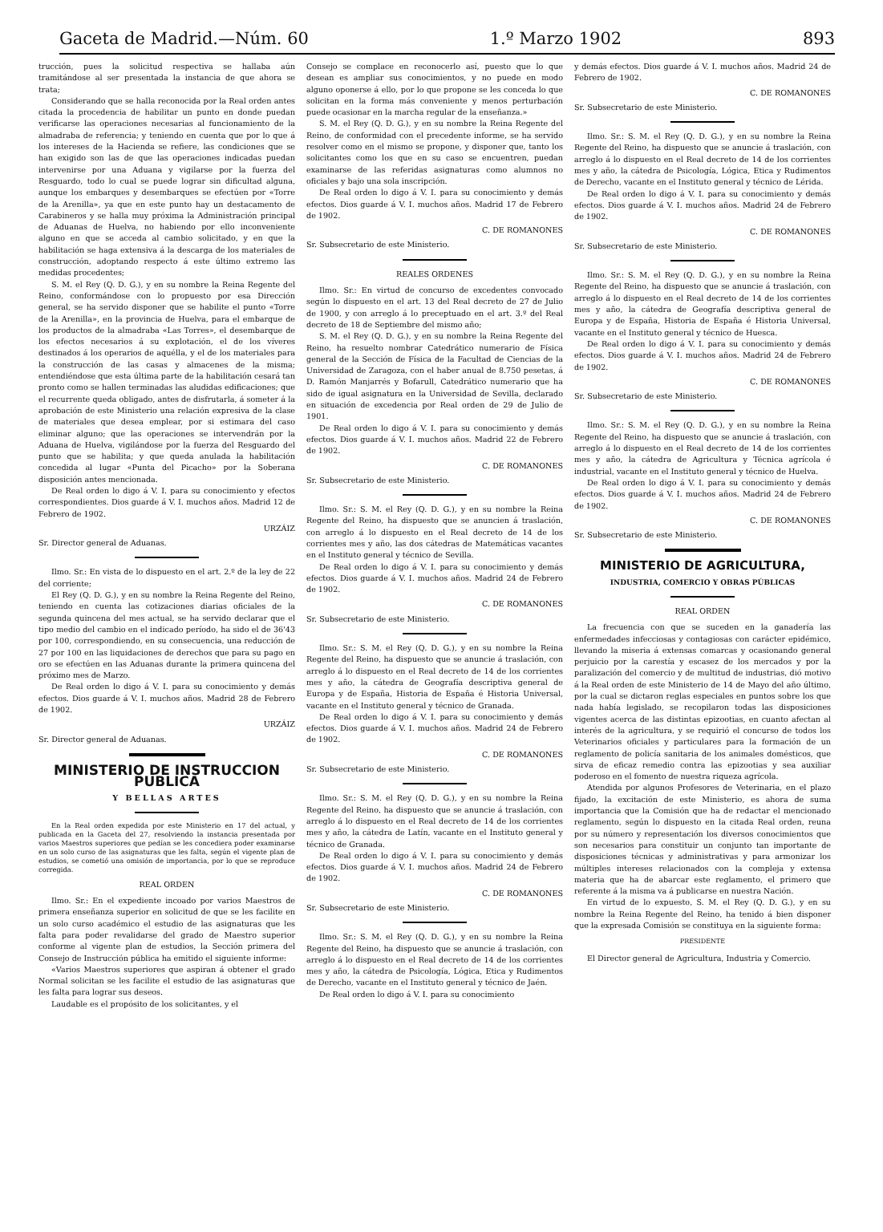Gaceta de Madrid.—Núm. 60 1.º Marzo 1902 893
trucción, pues la solicitud respectiva se hallaba aún tramitándose al ser presentada la instancia de que ahora se trata;
Considerando que se halla reconocida por la Real orden antes citada la procedencia de habilitar un punto en donde puedan verificarse las operaciones necesarias al funcionamiento de la almadraba de referencia; y teniendo en cuenta que por lo que á los intereses de la Hacienda se refiere, las condiciones que se han exigido son las de que las operaciones indicadas puedan intervenirse por una Aduana y vigilarse por la fuerza del Resguardo, todo lo cual se puede lograr sin dificultad alguna, aunque los embarques y desembarques se efectúen por «Torre de la Arenilla», ya que en este punto hay un destacamento de Carabineros y se halla muy próxima la Administración principal de Aduanas de Huelva, no habiendo por ello inconveniente alguno en que se acceda al cambio solicitado, y en que la habilitación se haga extensiva á la descarga de los materiales de construcción, adoptando respecto á este último extremo las medidas procedentes;
S. M. el Rey (Q. D. G.), y en su nombre la Reina Regente del Reino, conformándose con lo propuesto por esa Dirección general, se ha servido disponer que se habilite el punto «Torre de la Arenilla», en la provincia de Huelva, para el embarque de los productos de la almadraba «Las Torres», el desembarque de los efectos necesarios á su explotación, el de los víveres destinados á los operarios de aquélla, y el de los materiales para la construcción de las casas y almacenes de la misma; entendiéndose que esta última parte de la habilitación cesará tan pronto como se hallen terminadas las aludidas edificaciones; que el recurrente queda obligado, antes de disfrutarla, á someter á la aprobación de este Ministerio una relación expresiva de la clase de materiales que desea emplear, por si estimara del caso eliminar alguno; que las operaciones se intervendrán por la Aduana de Huelva, vigilándose por la fuerza del Resguardo del punto que se habilita; y que queda anulada la habilitación concedida al lugar «Punta del Picacho» por la Soberana disposición antes mencionada.
De Real orden lo digo á V. I. para su conocimiento y efectos correspondientes. Dios guarde á V. I. muchos años. Madrid 12 de Febrero de 1902.
URZÁIZ
Sr. Director general de Aduanas.
Ilmo. Sr.: En vista de lo dispuesto en el art. 2.º de la ley de 22 del corriente;
El Rey (Q. D. G.), y en su nombre la Reina Regente del Reino, teniendo en cuenta las cotizaciones diarias oficiales de la segunda quincena del mes actual, se ha servido declarar que el tipo medio del cambio en el indicado período, ha sido el de 36'43 por 100, correspondiendo, en su consecuencia, una reducción de 27 por 100 en las liquidaciones de derechos que para su pago en oro se efectúen en las Aduanas durante la primera quincena del próximo mes de Marzo.
De Real orden lo digo á V. I. para su conocimiento y demás efectos. Dios guarde á V. I. muchos años. Madrid 28 de Febrero de 1902.
URZÁIZ
Sr. Director general de Aduanas.
MINISTERIO DE INSTRUCCION PUBLICA
Y BELLAS ARTES
En la Real orden expedida por este Ministerio en 17 del actual, y publicada en la Gaceta del 27, resolviendo la instancia presentada por varios Maestros superiores que pedían se les concediera poder examinarse en un solo curso de las asignaturas que les falta, según el vigente plan de estudios, se cometió una omisión de importancia, por lo que se reproduce corregida.
REAL ORDEN
Ilmo. Sr.: En el expediente incoado por varios Maestros de primera enseñanza superior en solicitud de que se les facilite en un solo curso académico el estudio de las asignaturas que les falta para poder revalidarse del grado de Maestro superior conforme al vigente plan de estudios, la Sección primera del Consejo de Instrucción pública ha emitido el siguiente informe:
«Varios Maestros superiores que aspiran á obtener el grado Normal solicitan se les facilite el estudio de las asignaturas que les falta para lograr sus deseos.
Laudable es el propósito de los solicitantes, y el
Consejo se complace en reconocerlo así, puesto que lo que desean es ampliar sus conocimientos, y no puede en modo alguno oponerse á ello, por lo que propone se les conceda lo que solicitan en la forma más conveniente y menos perturbación puede ocasionar en la marcha regular de la enseñanza.»
S. M. el Rey (Q. D. G.), y en su nombre la Reina Regente del Reino, de conformidad con el precedente informe, se ha servido resolver como en el mismo se propone, y disponer que, tanto los solicitantes como los que en su caso se encuentren, puedan examinarse de las referidas asignaturas como alumnos no oficiales y bajo una sola inscripción.
De Real orden lo digo á V. I. para su conocimiento y demás efectos. Dios guarde á V. I. muchos años. Madrid 17 de Febrero de 1902.
C. DE ROMANONES
Sr. Subsecretario de este Ministerio.
REALES ORDENES
Ilmo. Sr.: En virtud de concurso de excedentes convocado según lo dispuesto en el art. 13 del Real decreto de 27 de Julio de 1900, y con arreglo á lo preceptuado en el art. 3.º del Real decreto de 18 de Septiembre del mismo año;
S. M. el Rey (Q. D. G.), y en su nombre la Reina Regente del Reino, ha resuelto nombrar Catedrático numerario de Física general de la Sección de Física de la Facultad de Ciencias de la Universidad de Zaragoza, con el haber anual de 8.750 pesetas, á D. Ramón Manjarrés y Bofarull, Catedrático numerario que ha sido de igual asignatura en la Universidad de Sevilla, declarado en situación de excedencia por Real orden de 29 de Julio de 1901.
De Real orden lo digo á V. I. para su conocimiento y demás efectos. Dios guarde á V. I. muchos años. Madrid 22 de Febrero de 1902.
C. DE ROMANONES
Sr. Subsecretario de este Ministerio.
Ilmo. Sr.: S. M. el Rey (Q. D. G.), y en su nombre la Reina Regente del Reino, ha dispuesto que se anuncien á traslación, con arreglo á lo dispuesto en el Real decreto de 14 de los corrientes mes y año, las dos cátedras de Matemáticas vacantes en el Instituto general y técnico de Sevilla.
De Real orden lo digo á V. I. para su conocimiento y demás efectos. Dios guarde á V. I. muchos años. Madrid 24 de Febrero de 1902.
C. DE ROMANONES
Sr. Subsecretario de este Ministerio.
Ilmo. Sr.: S. M. el Rey (Q. D. G.), y en su nombre la Reina Regente del Reino, ha dispuesto que se anuncie á traslación, con arreglo á lo dispuesto en el Real decreto de 14 de los corrientes mes y año, la cátedra de Geografía descriptiva general de Europa y de España, Historia de España é Historia Universal, vacante en el Instituto general y técnico de Granada.
De Real orden lo digo á V. I. para su conocimiento y demás efectos. Dios guarde á V. I. muchos años. Madrid 24 de Febrero de 1902.
C. DE ROMANONES
Sr. Subsecretario de este Ministerio.
Ilmo. Sr.: S. M. el Rey (Q. D. G.), y en su nombre la Reina Regente del Reino, ha dispuesto que se anuncie á traslación, con arreglo á lo dispuesto en el Real decreto de 14 de los corrientes mes y año, la cátedra de Latín, vacante en el Instituto general y técnico de Granada.
De Real orden lo digo á V. I. para su conocimiento y demás efectos. Dios guarde á V. I. muchos años. Madrid 24 de Febrero de 1902.
C. DE ROMANONES
Sr. Subsecretario de este Ministerio.
Ilmo. Sr.: S. M. el Rey (Q. D. G.), y en su nombre la Reina Regente del Reino, ha dispuesto que se anuncie á traslación, con arreglo á lo dispuesto en el Real decreto de 14 de los corrientes mes y año, la cátedra de Psicología, Lógica, Etica y Rudimentos de Derecho, vacante en el Instituto general y técnico de Jaén.
De Real orden lo digo á V. I. para su conocimiento
y demás efectos. Dios guarde á V. I. muchos años. Madrid 24 de Febrero de 1902.
C. DE ROMANONES
Sr. Subsecretario de este Ministerio.
Ilmo. Sr.: S. M. el Rey (Q. D. G.), y en su nombre la Reina Regente del Reino, ha dispuesto que se anuncie á traslación, con arreglo á lo dispuesto en el Real decreto de 14 de los corrientes mes y año, la cátedra de Psicología, Lógica, Etica y Rudimentos de Derecho, vacante en el Instituto general y técnico de Lérida.
De Real orden lo digo á V. I. para su conocimiento y demás efectos. Dios guarde á V. I. muchos años. Madrid 24 de Febrero de 1902.
C. DE ROMANONES
Sr. Subsecretario de este Ministerio.
Ilmo. Sr.: S. M. el Rey (Q. D. G.), y en su nombre la Reina Regente del Reino, ha dispuesto que se anuncie á traslación, con arreglo á lo dispuesto en el Real decreto de 14 de los corrientes mes y año, la cátedra de Geografía descriptiva general de Europa y de España, Historia de España é Historia Universal, vacante en el Instituto general y técnico de Huesca.
De Real orden lo digo á V. I. para su conocimiento y demás efectos. Dios guarde á V. I. muchos años. Madrid 24 de Febrero de 1902.
C. DE ROMANONES
Sr. Subsecretario de este Ministerio.
Ilmo. Sr.: S. M. el Rey (Q. D. G.), y en su nombre la Reina Regente del Reino, ha dispuesto que se anuncie á traslación, con arreglo á lo dispuesto en el Real decreto de 14 de los corrientes mes y año, la cátedra de Agricultura y Técnica agrícola é industrial, vacante en el Instituto general y técnico de Huelva.
De Real orden lo digo á V. I. para su conocimiento y demás efectos. Dios guarde á V. I. muchos años. Madrid 24 de Febrero de 1902.
C. DE ROMANONES
Sr. Subsecretario de este Ministerio.
MINISTERIO DE AGRICULTURA,
INDUSTRIA, COMERCIO Y OBRAS PÚBLICAS
REAL ORDEN
La frecuencia con que se suceden en la ganadería las enfermedades infecciosas y contagiosas con carácter epidémico, llevando la miseria á extensas comarcas y ocasionando general perjuicio por la carestía y escasez de los mercados y por la paralización del comercio y de multitud de industrias, dió motivo á la Real orden de este Ministerio de 14 de Mayo del año último, por la cual se dictaron reglas especiales en puntos sobre los que nada había legislado, se recopilaron todas las disposiciones vigentes acerca de las distintas epizootias, en cuanto afectan al interés de la agricultura, y se requirió el concurso de todos los Veterinarios oficiales y particulares para la formación de un reglamento de policía sanitaria de los animales domésticos, que sirva de eficaz remedio contra las epizootias y sea auxiliar poderoso en el fomento de nuestra riqueza agrícola.
Atendida por algunos Profesores de Veterinaria, en el plazo fijado, la excitación de este Ministerio, es ahora de suma importancia que la Comisión que ha de redactar el mencionado reglamento, según lo dispuesto en la citada Real orden, reuna por su número y representación los diversos conocimientos que son necesarios para constituir un conjunto tan importante de disposiciones técnicas y administrativas y para armonizar los múltiples intereses relacionados con la compleja y extensa materia que ha de abarcar este reglamento, el primero que referente á la misma va á publicarse en nuestra Nación.
En virtud de lo expuesto, S. M. el Rey (Q. D. G.), y en su nombre la Reina Regente del Reino, ha tenido á bien disponer que la expresada Comisión se constituya en la siguiente forma:
PRESIDENTE
El Director general de Agricultura, Industria y Comercio.